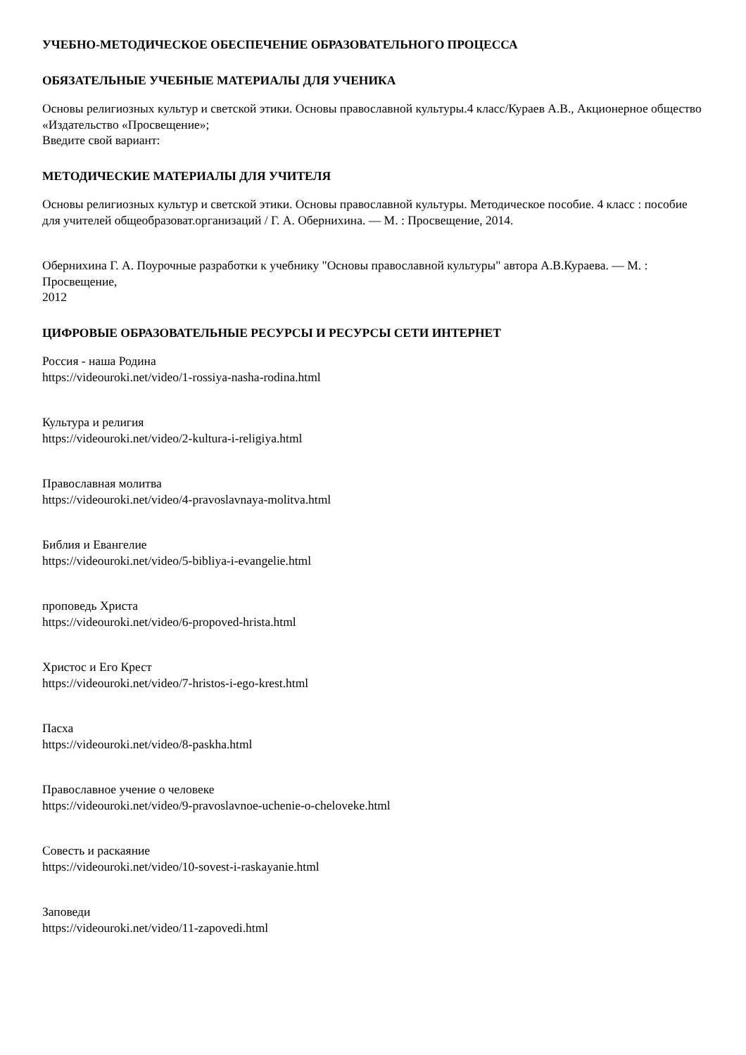УЧЕБНО-МЕТОДИЧЕСКОЕ ОБЕСПЕЧЕНИЕ ОБРАЗОВАТЕЛЬНОГО ПРОЦЕССА
ОБЯЗАТЕЛЬНЫЕ УЧЕБНЫЕ МАТЕРИАЛЫ ДЛЯ УЧЕНИКА
Основы религиозных культур и светской этики. Основы православной культуры.4 класс/Кураев А.В., Акционерное общество «Издательство «Просвещение»;
Введите свой вариант:
МЕТОДИЧЕСКИЕ МАТЕРИАЛЫ ДЛЯ УЧИТЕЛЯ
Основы религиозных культур и светской этики. Основы православной культуры. Методическое пособие. 4 класс : пособие для учителей общеобразоват.организаций / Г. А. Обернихина. — М. : Просвещение, 2014.
Обернихина Г. А. Поурочные разработки к учебнику "Основы православной культуры" автора А.В.Кураева. — М. : Просвещение,
2012
ЦИФРОВЫЕ ОБРАЗОВАТЕЛЬНЫЕ РЕСУРСЫ И РЕСУРСЫ СЕТИ ИНТЕРНЕТ
Россия - наша Родина
https://videouroki.net/video/1-rossiya-nasha-rodina.html
Культура и религия
https://videouroki.net/video/2-kultura-i-religiya.html
Православная молитва
https://videouroki.net/video/4-pravoslavnaya-molitva.html
Библия и Евангелие
https://videouroki.net/video/5-bibliya-i-evangelie.html
проповедь Христа
https://videouroki.net/video/6-propoved-hrista.html
Христос и Его Крест
https://videouroki.net/video/7-hristos-i-ego-krest.html
Пасха
https://videouroki.net/video/8-paskha.html
Православное учение о человеке
https://videouroki.net/video/9-pravoslavnoe-uchenie-o-cheloveke.html
Совесть и раскаяние
https://videouroki.net/video/10-sovest-i-raskayanie.html
Заповеди
https://videouroki.net/video/11-zapovedi.html